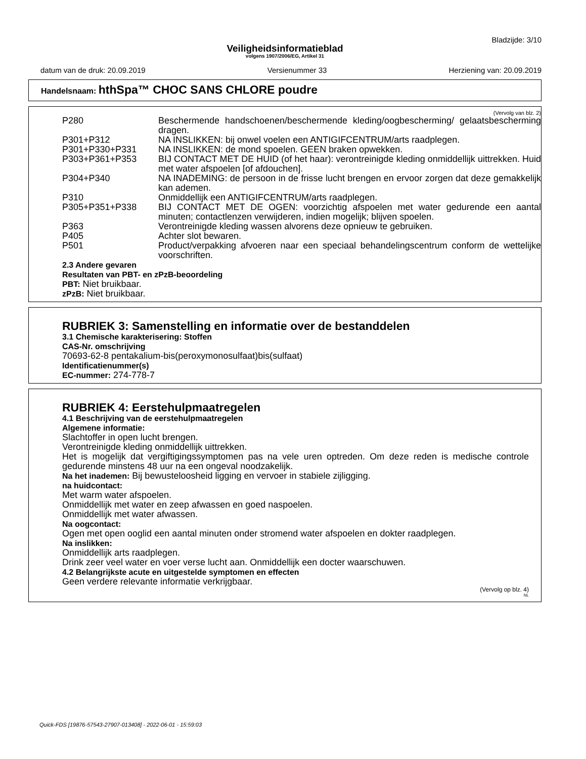Bladzijde: 3/10
Veiligheidsinformatieblad
volgens 1907/2006/EG, Artikel 31
datum van de druk: 20.09.2019 Versienummer 33 Herziening van: 20.09.2019
Handelsnaam: hthSpa™ CHOC SANS CHLORE poudre
(Vervolg van blz. 2)
P280 Beschermende handschoenen/beschermende kleding/oogbescherming/ gelaatsbescherming dragen.
P301+P312 NA INSLIKKEN: bij onwel voelen een ANTIGIFCENTRUM/arts raadplegen.
P301+P330+P331 NA INSLIKKEN: de mond spoelen. GEEN braken opwekken.
P303+P361+P353 BIJ CONTACT MET DE HUID (of het haar): verontreinigde kleding onmiddellijk uittrekken. Huid met water afspoelen [of afdouchen].
P304+P340 NA INADEMING: de persoon in de frisse lucht brengen en ervoor zorgen dat deze gemakkelijk kan ademen.
P310 Onmiddellijk een ANTIGIFCENTRUM/arts raadplegen.
P305+P351+P338 BIJ CONTACT MET DE OGEN: voorzichtig afspoelen met water gedurende een aantal minuten; contactlenzen verwijderen, indien mogelijk; blijven spoelen.
P363 Verontreinigde kleding wassen alvorens deze opnieuw te gebruiken.
P405 Achter slot bewaren.
P501 Product/verpakking afvoeren naar een speciaal behandelingscentrum conform de wettelijke voorschriften.
2.3 Andere gevaren
Resultaten van PBT- en zPzB-beoordeling
PBT: Niet bruikbaar.
zPzB: Niet bruikbaar.
RUBRIEK 3: Samenstelling en informatie over de bestanddelen
3.1 Chemische karakterisering: Stoffen
CAS-Nr. omschrijving
70693-62-8 pentakalium-bis(peroxymonosulfaat)bis(sulfaat)
Identificatienummer(s)
EC-nummer: 274-778-7
RUBRIEK 4: Eerstehulpmaatregelen
4.1 Beschrijving van de eerstehulpmaatregelen
Algemene informatie:
Slachtoffer in open lucht brengen.
Verontreinigde kleding onmiddellijk uittrekken.
Het is mogelijk dat vergiftigingssymptomen pas na vele uren optreden. Om deze reden is medische controle gedurende minstens 48 uur na een ongeval noodzakelijk.
Na het inademen: Bij bewusteloosheid ligging en vervoer in stabiele zijligging.
na huidcontact:
Met warm water afspoelen.
Onmiddellijk met water en zeep afwassen en goed naspoelen.
Onmiddellijk met water afwassen.
Na oogcontact:
Ogen met open ooglid een aantal minuten onder stromend water afspoelen en dokter raadplegen.
Na inslikken:
Onmiddellijk arts raadplegen.
Drink zeer veel water en voer verse lucht aan. Onmiddellijk een docter waarschuwen.
4.2 Belangrijkste acute en uitgestelde symptomen en effecten
Geen verdere relevante informatie verkrijgbaar.
(Vervolg op blz. 4)
NL
Quick-FDS [19876-57543-27907-013408] - 2022-06-01 - 15:59:03